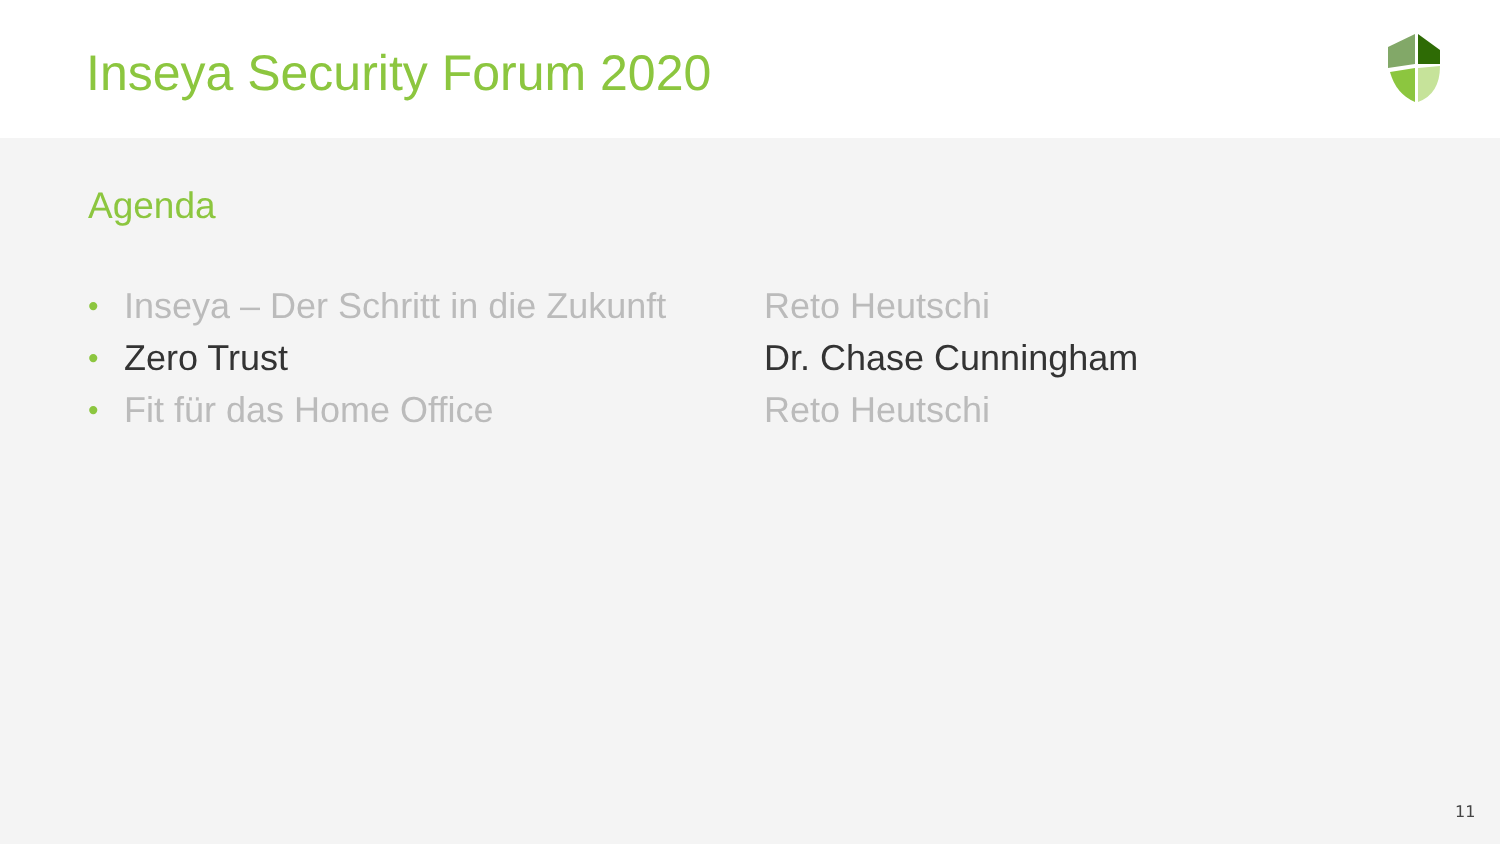Inseya Security Forum 2020
Agenda
• Inseya – Der Schritt in die Zukunft Reto Heutschi
• Zero Trust Dr. Chase Cunningham
• Fit für das Home Office Reto Heutschi
11